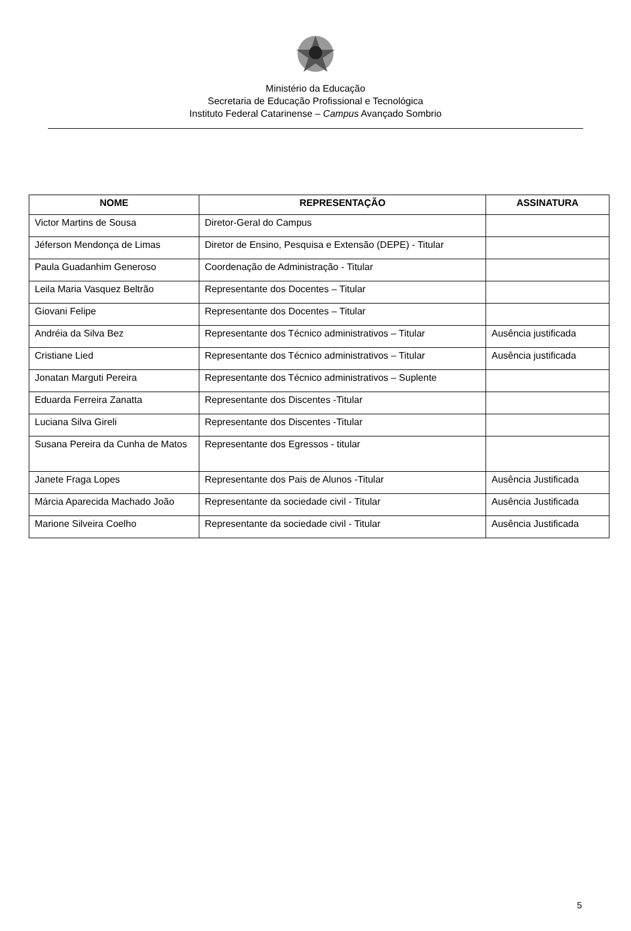Ministério da Educação
Secretaria de Educação Profissional e Tecnológica
Instituto Federal Catarinense – Campus Avançado Sombrio
| NOME | REPRESENTAÇÃO | ASSINATURA |
| --- | --- | --- |
| Victor Martins de Sousa | Diretor-Geral do Campus | |
| Jéferson Mendonça de Limas | Diretor de Ensino, Pesquisa e Extensão (DEPE) - Titular | |
| Paula Guadanhim Generoso | Coordenação de Administração - Titular | |
| Leila Maria Vasquez Beltrão | Representante dos Docentes – Titular | |
| Giovani Felipe | Representante dos Docentes – Titular | |
| Andréia da Silva Bez | Representante dos Técnico administrativos – Titular | Ausência justificada |
| Cristiane Lied | Representante dos Técnico administrativos – Titular | Ausência justificada |
| Jonatan Marguti Pereira | Representante dos Técnico administrativos – Suplente | |
| Eduarda Ferreira Zanatta | Representante dos Discentes -Titular | |
| Luciana Silva Gireli | Representante dos Discentes -Titular | |
| Susana Pereira da Cunha de Matos | Representante dos Egressos - titular | |
| Janete Fraga Lopes | Representante dos Pais de Alunos -Titular | Ausência Justificada |
| Márcia Aparecida Machado João | Representante da sociedade civil - Titular | Ausência Justificada |
| Marione Silveira Coelho | Representante da sociedade civil - Titular | Ausência Justificada |
5